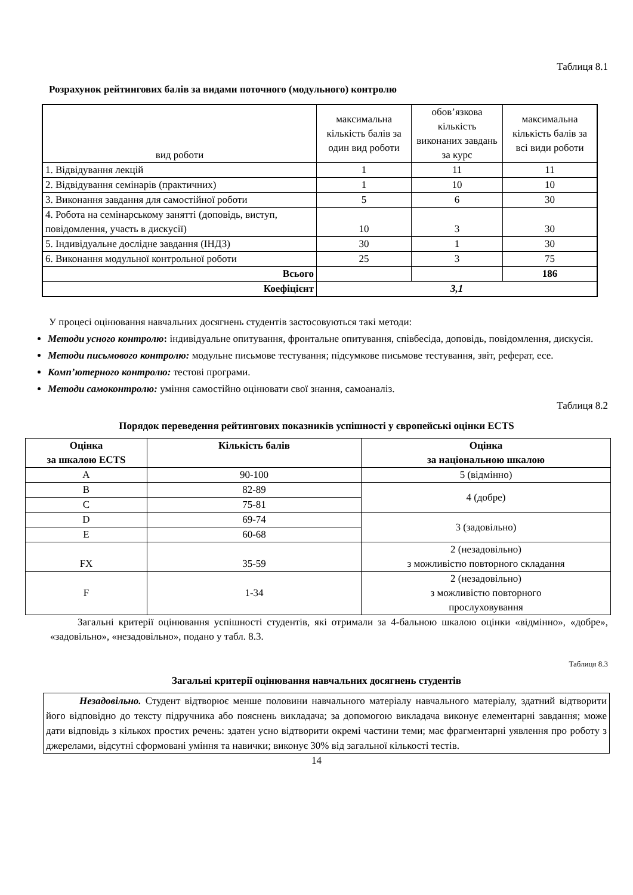Таблиця 8.1
Розрахунок рейтингових балів за видами поточного (модульного) контролю
| вид роботи | максимальна кількість балів за один вид роботи | обов’язкова кількість виконаних завдань за курс | максимальна кількість балів за всі види роботи |
| 1. Відвідування лекцій | 1 | 11 | 11 |
| 2. Відвідування семінарів (практичних) | 1 | 10 | 10 |
| 3. Виконання завдання для самостійної роботи | 5 | 6 | 30 |
| 4. Робота на семінарському занятті (доповідь, виступ, повідомлення, участь в дискусії) | 10 | 3 | 30 |
| 5. Індивідуальне дослідне завдання (ІНДЗ) | 30 | 1 | 30 |
| 6. Виконання модульної контрольної роботи | 25 | 3 | 75 |
| Всього | | | 186 |
| Коефіцієнт | 3,1 | | |
У процесі оцінювання навчальних досягнень студентів застосовуються такі методи:
Методи усного контролю: індивідуальне опитування, фронтальне опитування, співбесіда, доповідь, повідомлення, дискусія.
Методи письмового контролю: модульне письмове тестування; підсумкове письмове тестування, звіт, реферат, есе.
Комп’ютерного контролю: тестові програми.
Методи самоконтролю: уміння самостійно оцінювати свої знання, самоаналіз.
Таблиця 8.2
Порядок переведення рейтингових показників успішності у європейські оцінки ECTS
| Оцінка за шкалою ECTS | Кількість балів | Оцінка за національною шкалою |
| --- | --- | --- |
| A | 90-100 | 5 (відмінно) |
| B | 82-89 | 4 (добре) |
| C | 75-81 | |
| D | 69-74 | 3 (задовільно) |
| E | 60-68 | |
| FX | 35-59 | 2 (незадовільно) з можливістю повторного складання |
| F | 1-34 | 2 (незадовільно) з можливістю повторного прослуховування |
Загальні критерії оцінювання успішності студентів, які отримали за 4-бальною шкалою оцінки «відмінно», «добре», «задовільно», «незадовільно», подано у табл. 8.3.
Таблиця 8.3
Загальні критерії оцінювання навчальних досягнень студентів
Незадовільно. Студент відтворює менше половини навчального матеріалу навчального матеріалу, здатний відтворити його відповідно до тексту підручника або пояснень викладача; за допомогою викладача виконує елементарні завдання; може дати відповідь з кількох простих речень: здатен усно відтворити окремі частини теми; має фрагментарні уявлення про роботу з джерелами, відсутні сформовані уміння та навички; виконує 30% від загальної кількості тестів.
14